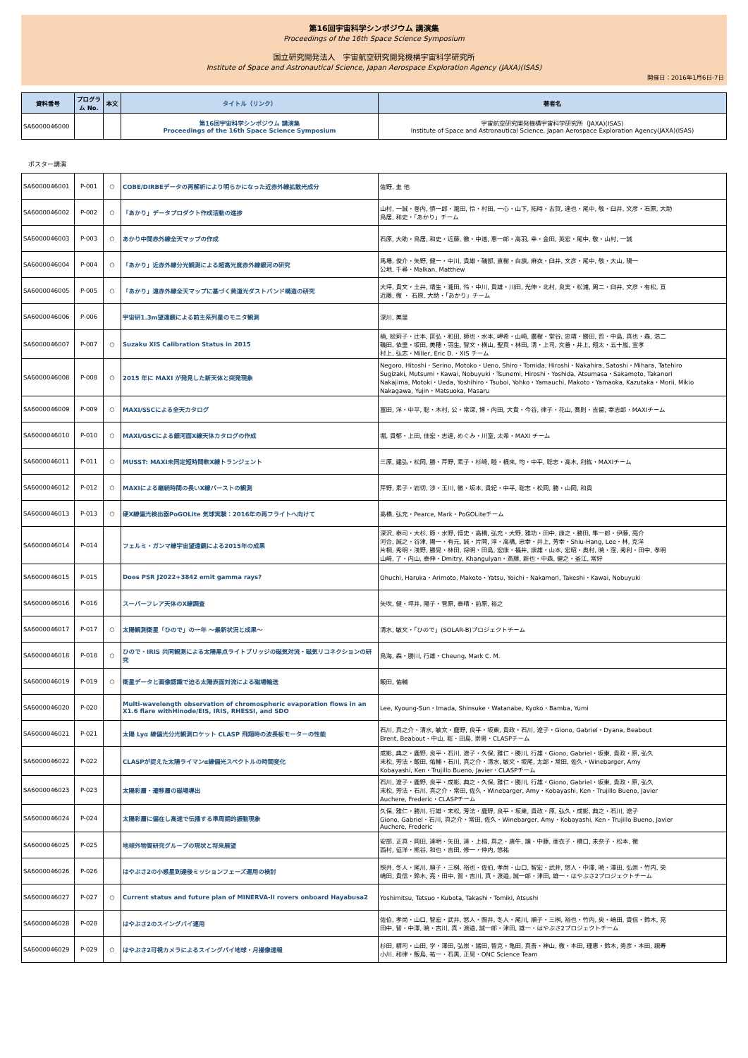第16回宇宙科学シンポジウム 講演集
Proceedings of the 16th Space Science Symposium
国立研究開発法人　宇宙航空研究開発機構宇宙科学研究所
Institute of Space and Astronautical Science, Japan Aerospace Exploration Agency (JAXA)(ISAS)
開催日：2016年1月6日-7日
| 資料番号 | プログラム No. | 本文 | タイトル（リンク） | 著者名 |
| --- | --- | --- | --- | --- |
| SA6000046000 | | | 第16回宇宙科学シンポジウム 講演集 Proceedings of the 16th Space Science Symposium | 宇宙航空研究開発機構宇宙科学研究所（JAXA)(ISAS) Institute of Space and Astronautical Science, Japan Aerospace Exploration Agency(JAXA)(ISAS) |
ポスター講演
| SA6000046001 | P-001 | ○ | COBE/DIRBEデータの再解析により明らかになった近赤外線拡散光成分 | 佐野, 圭 他 |
| SA6000046002 | P-002 | ○ | 「あかり」データプロダクト作成活動の進捗 | 山村, 一誠・巻内, 慎一郎・瀧田, 怜・村田, 一心・山下, 拓時・古賀, 達也・尾中, 敬・臼井, 文彦・石原, 大助 鳥居, 和史・「あかり」チーム |
| SA6000046003 | P-003 | ○ | あかり中間赤外線全天マップの作成 | 石原, 大助・鳥居, 和史・近藤, 徹・中道, 恵一郎・高羽, 幸・金田, 英宏・尾中, 敬・山村, 一誠 |
| SA6000046004 | P-004 | ○ | 「あかり」近赤外線分光観測による超高光度赤外線銀河の研究 | 馬場, 俊介・矢野, 健一・中川, 貴雄・磯部, 直樹・白旗, 麻衣・臼井, 文彦・尾中, 敬・大山, 陽一 公地, 千尋・Malkan, Matthew |
| SA6000046005 | P-005 | ○ | 「あかり」遠赤外線全天マップに基づく黄道光ダストバンド構造の研究 | 大坪, 貴文・土井, 靖生・瀧田, 怜・中川, 貴雄・川田, 光伸・北村, 良実・松浦, 周二・臼井, 文彦・有松, 亘 近藤, 徹 ・ 石原, 大助・「あかり」チーム |
| SA6000046006 | P-006 | | 宇宙研1.3m望遠鏡による前主系列星のモニタ観測 | 深川, 美里 |
| SA6000046007 | P-007 | ○ | Suzaku XIS Calibration Status in 2015 | 楠, 絵莉子・辻本, 匡弘・和田, 師也・水本, 岬希・山崎, 廣樹・堂谷, 忠靖・勝田, 哲・中島, 真也・森, 浩二 磯田, 依里・坂田, 美穂・羽生, 智文・横山, 聖真・林田, 清・上司, 文善・井上, 翔太・五十嵐, 宣孝 村上, 弘志・Miller, Eric D.・XIS チーム |
| SA6000046008 | P-008 | ○ | 2015 年に MAXI が発見した新天体と突発現象 | Negoro, Hitoshi・Serino, Motoko・Ueno, Shiro・Tomida, Hiroshi・Nakahira, Satoshi・Mihara, Tatehiro Sugizaki, Mutsumi・Kawai, Nobuyuki・Tsunemi, Hiroshi・Yoshida, Atsumasa・Sakamoto, Takanori Nakajima, Motoki・Ueda, Yoshihiro・Tsuboi, Yohko・Yamauchi, Makoto・Yamaoka, Kazutaka・Morii, Mikio Nakagawa, Yujin・Matsuoka, Masaru |
| SA6000046009 | P-009 | ○ | MAXI/SSCによる全天カタログ | 冨田, 洋・中平, 聡・木村, 公・常深, 博・内田, 大貴・今谷, 律子・花山, 喬則・吉留, 幸志郎・MAXIチーム |
| SA6000046010 | P-010 | ○ | MAXI/GSCによる銀河面X線天体カタログの作成 | 堀, 貴郁・上田, 佳宏・志達, めぐみ・川室, 太希・MAXI チーム |
| SA6000046011 | P-011 | ○ | MUSST: MAXI未同定短時間軟X線トランジェント | 三原, 建弘・松岡, 勝・芹野, 素子・杉崎, 睦・根来, 均・中平, 聡志・高木, 利紘・MAXIチーム |
| SA6000046012 | P-012 | ○ | MAXIによる継続時間の長いX線バーストの観測 | 芹野, 素子・岩切, 渉・玉川, 徹・坂本, 貴紀・中平, 聡志・松岡, 勝・山岡, 和貴 |
| SA6000046013 | P-013 | ○ | 硬X線偏光検出器PoGOLite 気球実験：2016年の再フライトへ向けて | 高橋, 弘充・Pearce, Mark・PoGOLiteチーム |
| SA6000046014 | P-014 | | フェルミ・ガンマ線宇宙望遠鏡による2015年の成果 | 深沢, 泰司・大杉, 節・水野, 恒史・高橋, 弘充・大野, 雅功・田中, 康之・勝田, 隼一郎・伊藤, 亮介 河合, 誠之・谷津, 陽一・有元, 誠・片岡, 淳・高橋, 忠幸・井上, 芳幸・Shiu-Hang, Lee・林, 克洋 片桐, 秀明・浅野, 勝晃・林田, 将明・田島, 宏康・福井, 康雄・山本, 宏昭・奥村, 暁・窪, 秀利・田中, 孝明 山崎, 了・内山, 泰伸・Dmitry, Khangulyan・斎藤, 新也・中森, 健之・釜江, 常好 |
| SA6000046015 | P-015 | | Does PSR J2022+3842 emit gamma rays? | Ohuchi, Haruka・Arimoto, Makoto・Yatsu, Yoichi・Nakamori, Takeshi・Kawai, Nobuyuki |
| SA6000046016 | P-016 | | スーパーフレア天体のX線調査 | 矢吹, 健・坪井, 陽子・菅原, 泰晴・前原, 裕之 |
| SA6000046017 | P-017 | ○ | 太陽観測衛星「ひので」の一年 ～最新状況と成果～ | 清水, 敏文・「ひので」(SOLAR-B)プロジェクトチーム |
| SA6000046018 | P-018 | ○ | ひので・IRIS 共同観測による太陽黒点ライトブリッジの磁気対流・磁気リコネクションの研究 | 鳥海, 森・勝川, 行雄・Cheung, Mark C. M. |
| SA6000046019 | P-019 | ○ | 衛星データと画像認識で迫る太陽表面対流による磁場輸送 | 飯田, 佑輔 |
| SA6000046020 | P-020 | | Multi-wavelength observation of chromospheric evaporation flows in an X1.6 flare withHinode/EIS, IRIS, RHESSI, and SDO | Lee, Kyoung-Sun・Imada, Shinsuke・Watanabe, Kyoko・Bamba, Yumi |
| SA6000046021 | P-021 | | 太陽 Lyα 線偏光分光観測ロケット CLASP 飛翔時の波長板モーターの性能 | 石川, 真之介・清水, 敏文・鹿野, 良平・坂東, 貴政・石川, 遼子・Giono, Gabriel・Dyana, Beabout Brent, Beabout・中山, 聡・田島, 崇男・CLASPチーム |
| SA6000046022 | P-022 | | CLASPが捉えた太陽ライマンα線偏光スペクトルの時間変化 | 成影, 典之・鹿野, 良平・石川, 遼子・久保, 雅仁・勝川, 行雄・Giono, Gabriel・坂東, 貴政・原, 弘久 末松, 芳法・飯田, 佑輔・石川, 真之介・清水, 敏文・坂尾, 太郎・常田, 佐久・Winebarger, Amy Kobayashi, Ken・Trujillo Bueno, Javier・CLASPチーム |
| SA6000046023 | P-023 | | 太陽彩層・遷移層の磁場導出 | 石川, 遼子・鹿野, 良平・成影, 典之・久保, 雅仁・勝川, 行雄・Giono, Gabriel・坂東, 貴政・原, 弘久 末松, 芳法・石川, 真之介・常田, 佐久・Winebarger, Amy・Kobayashi, Ken・Trujillo Bueno, Javier Auchere, Frederic・CLASPチーム |
| SA6000046024 | P-024 | | 太陽彩層に偏在し高速で伝播する準周期的振動現象 | 久保, 雅仁・勝川, 行雄・末松, 芳法・鹿野, 良平・坂東, 貴政・原, 弘久・成影, 典之・石川, 遼子 Giono, Gabriel・石川, 真之介・常田, 佐久・Winebarger, Amy・Kobayashi, Ken・Trujillo Bueno, Javier Auchere, Frederic |
| SA6000046025 | P-025 | | 地球外物質研究グループの現状と将来展望 | 安部, 正真・岡田, 達明・矢田, 達・上椙, 真之・唐牛, 譲・中藤, 亜衣子・橋口, 未奈子・松本, 徹 西村, 征洋・熊谷, 和也・吉田, 修一・仲内, 悠祐 |
| SA6000046026 | P-026 | | はやぶさ2の小惑星到達後ミッションフェーズ運用の検討 | 照井, 冬人・尾川, 順子・三桝, 裕也・佐伯, 孝尚・山口, 智宏・武井, 悠人・中澤, 暁・澤田, 弘崇・竹内, 央 嶋田, 貴信・鈴木, 亮・田中, 智・吉川, 真・渡邉, 誠一郎・津田, 雄一・はやぶさ2プロジェクトチーム |
| SA6000046027 | P-027 | ○ | Current status and future plan of MINERVA-II rovers onboard Hayabusa2 | Yoshimitsu, Tetsuo・Kubota, Takashi・Tomiki, Atsushi |
| SA6000046028 | P-028 | | はやぶさ2のスイングバイ運用 | 佐伯, 孝尚・山口, 智宏・武井, 悠人・照井, 冬人・尾川, 順子・三桝, 裕也・竹内, 央・嶋田, 貴信・鈴木, 亮 田中, 智・中澤, 暁・吉川, 真・渡邉, 誠一郎・津田, 雄一・はやぶさ2プロジェクトチーム |
| SA6000046029 | P-029 | ○ | はやぶさ2可視カメラによるスイングバイ地球・月撮像速報 | 杉田, 精司・山田, 学・澤田, 弘崇・諸田, 智克・亀田, 真吾・神山, 徹・本田, 理恵・鈴木, 秀彦・本田, 親寿 小川, 和律・飯島, 祐一・石黒, 正晃・ONC Science Team |